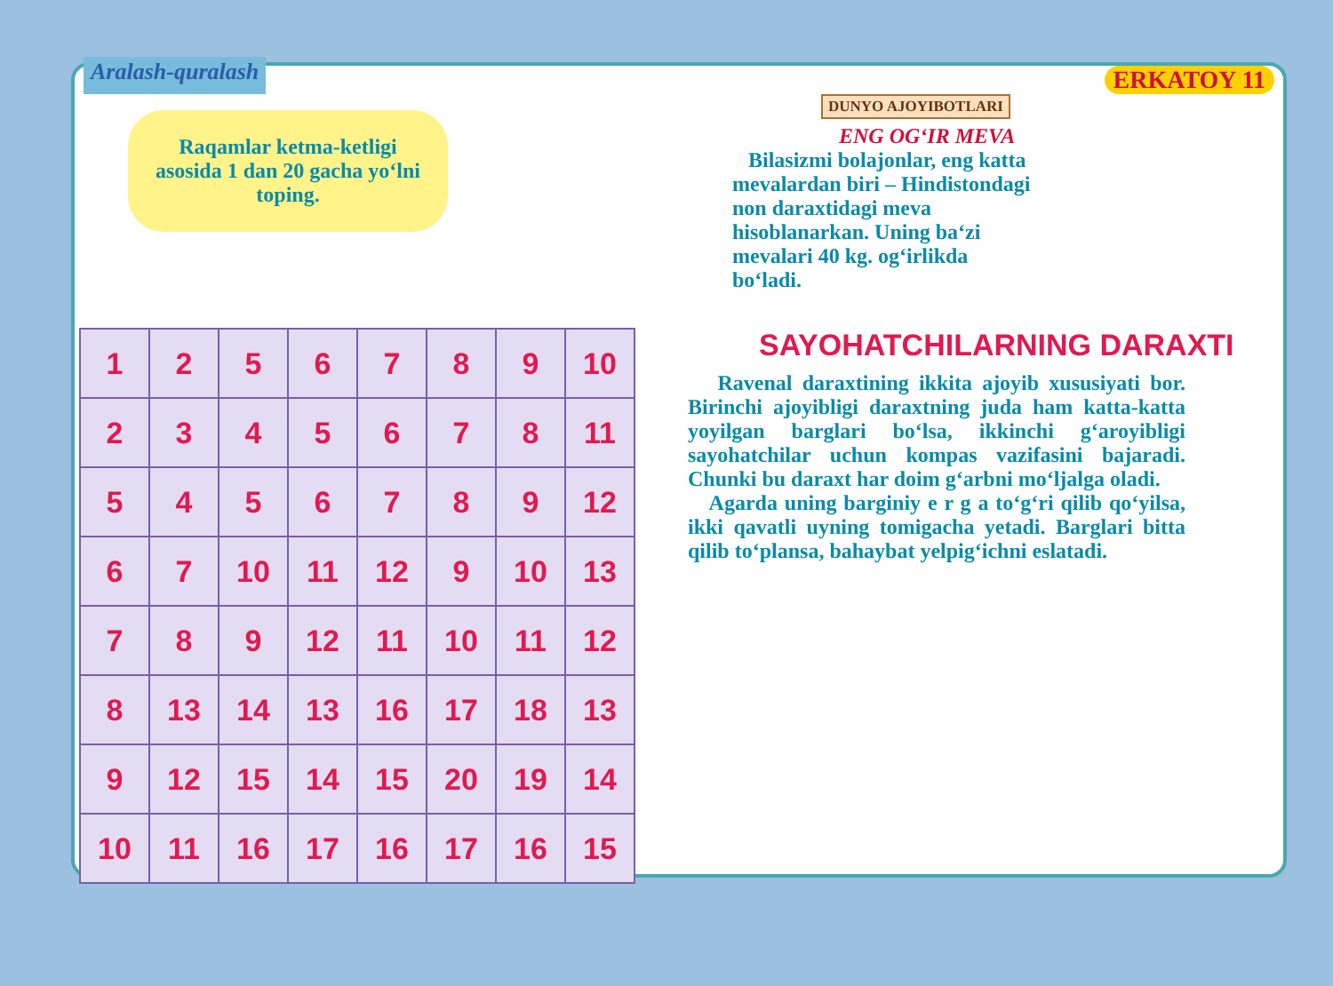Aralash-quralash
ERKATOY 11
Raqamlar ketma-ketligi asosida 1 dan 20 gacha yo‘lni toping.
| 1 | 2 | 5 | 6 | 7 | 8 | 9 | 10 |
| 2 | 3 | 4 | 5 | 6 | 7 | 8 | 11 |
| 5 | 4 | 5 | 6 | 7 | 8 | 9 | 12 |
| 6 | 7 | 10 | 11 | 12 | 9 | 10 | 13 |
| 7 | 8 | 9 | 12 | 11 | 10 | 11 | 12 |
| 8 | 13 | 14 | 13 | 16 | 17 | 18 | 13 |
| 9 | 12 | 15 | 14 | 15 | 20 | 19 | 14 |
| 10 | 11 | 16 | 17 | 16 | 17 | 16 | 15 |
DUNYO AJOYIBOTLARI
ENG OG‘IR MEVA
Bilasizmi bolajonlar, eng katta mevalardan biri – Hindistondagi non daraxtidagi meva hisoblanarkan. Uning ba‘zi mevalari 40 kg. og‘irlikda bo‘ladi.
SAYOHATCHILARNING DARAXTI
Ravenal daraxtining ikkita ajoyib xususiyati bor. Birinchi ajoyibligi daraxtning juda ham katta-katta yoyilgan barglari bo‘lsa, ikkinchi g‘aroyibligi sayohatchilar uchun kompas vazifasini bajaradi. Chunki bu daraxt har doim g‘arbni mo‘ljalga oladi.
Agarda uning barginiy e r g a to‘g‘ri qilib qo‘yilsa, ikki qavatli uyning tomigacha yetadi. Barglari bitta qilib to‘plansa, bahaybat yelpig‘ichni eslatadi.